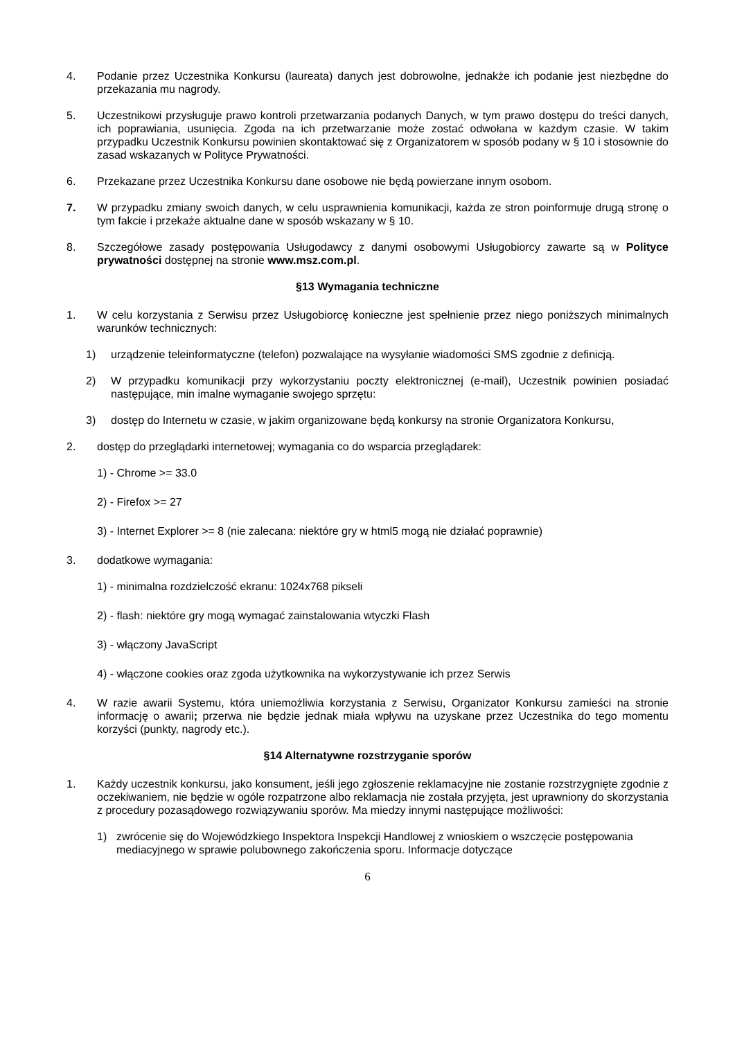4. Podanie przez Uczestnika Konkursu (laureata) danych jest dobrowolne, jednakże ich podanie jest niezbędne do przekazania mu nagrody.
5. Uczestnikowi przysługuje prawo kontroli przetwarzania podanych Danych, w tym prawo dostępu do treści danych, ich poprawiania, usunięcia. Zgoda na ich przetwarzanie może zostać odwołana w każdym czasie. W takim przypadku Uczestnik Konkursu powinien skontaktować się z Organizatorem w sposób podany w § 10 i stosownie do zasad wskazanych w Polityce Prywatności.
6. Przekazane przez Uczestnika Konkursu dane osobowe nie będą powierzane innym osobom.
7. W przypadku zmiany swoich danych, w celu usprawnienia komunikacji, każda ze stron poinformuje drugą stronę o tym fakcie i przekaże aktualne dane w sposób wskazany w § 10.
8. Szczegółowe zasady postępowania Usługodawcy z danymi osobowymi Usługobiorcy zawarte są w Polityce prywatności dostępnej na stronie www.msz.com.pl.
§13 Wymagania techniczne
1. W celu korzystania z Serwisu przez Usługobiorcę konieczne jest spełnienie przez niego poniższych minimalnych warunków technicznych:
1) urządzenie teleinformatyczne (telefon) pozwalające na wysyłanie wiadomości SMS zgodnie z definicją.
2) W przypadku komunikacji przy wykorzystaniu poczty elektronicznej (e-mail), Uczestnik powinien posiadać następujące, min imalne wymaganie swojego sprzętu:
3) dostęp do Internetu w czasie, w jakim organizowane będą konkursy na stronie Organizatora Konkursu,
2. dostęp do przeglądarki internetowej; wymagania co do wsparcia przeglądarek:
1) - Chrome >= 33.0
2) - Firefox >= 27
3) - Internet Explorer >= 8 (nie zalecana: niektóre gry w html5 mogą nie działać poprawnie)
3. dodatkowe wymagania:
1) - minimalna rozdzielczość ekranu: 1024x768 pikseli
2) - flash: niektóre gry mogą wymagać zainstalowania wtyczki Flash
3) - włączony JavaScript
4) - włączone cookies oraz zgoda użytkownika na wykorzystywanie ich przez Serwis
4. W razie awarii Systemu, która uniemożliwia korzystania z Serwisu, Organizator Konkursu zamieści na stronie informację o awarii; przerwa nie będzie jednak miała wpływu na uzyskane przez Uczestnika do tego momentu korzyści (punkty, nagrody etc.).
§14 Alternatywne rozstrzyganie sporów
1. Każdy uczestnik konkursu, jako konsument, jeśli jego zgłoszenie reklamacyjne nie zostanie rozstrzygnięte zgodnie z oczekiwaniem, nie będzie w ogóle rozpatrzone albo reklamacja nie została przyjęta, jest uprawniony do skorzystania z procedury pozasądowego rozwiązywaniu sporów. Ma miedzy innymi następujące możliwości:
1) zwrócenie się do Wojewódzkiego Inspektora Inspekcji Handlowej z wnioskiem o wszczęcie postępowania mediacyjnego w sprawie polubownego zakończenia sporu. Informacje dotyczące
6